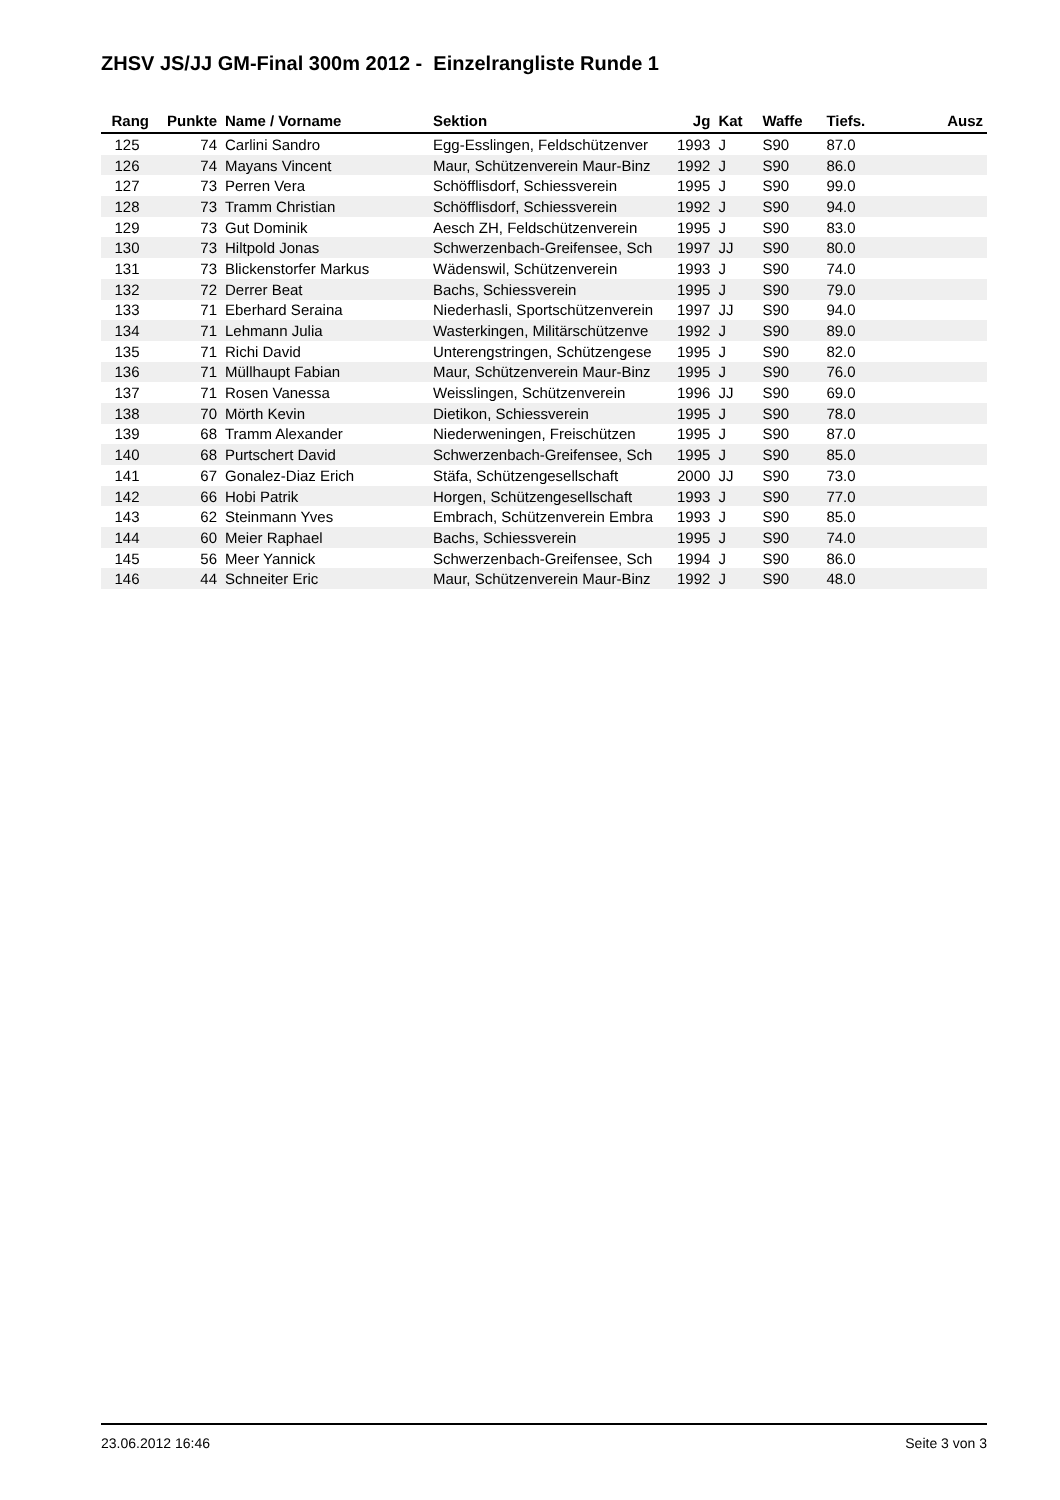ZHSV JS/JJ GM-Final 300m 2012 - Einzelrangliste Runde 1
| Rang | Punkte | Name / Vorname | Sektion | Jg | Kat | Waffe | Tiefs. | Ausz |
| --- | --- | --- | --- | --- | --- | --- | --- | --- |
| 125 | 74 | Carlini Sandro | Egg-Esslingen, Feldschützenver | 1993 | J | S90 | 87.0 | |
| 126 | 74 | Mayans Vincent | Maur, Schützenverein Maur-Binz | 1992 | J | S90 | 86.0 | |
| 127 | 73 | Perren Vera | Schöfflisdorf, Schiessverein | 1995 | J | S90 | 99.0 | |
| 128 | 73 | Tramm Christian | Schöfflisdorf, Schiessverein | 1992 | J | S90 | 94.0 | |
| 129 | 73 | Gut Dominik | Aesch ZH, Feldschützenverein | 1995 | J | S90 | 83.0 | |
| 130 | 73 | Hiltpold Jonas | Schwerzenbach-Greifensee, Sch | 1997 | JJ | S90 | 80.0 | |
| 131 | 73 | Blickenstorfer Markus | Wädenswil, Schützenverein | 1993 | J | S90 | 74.0 | |
| 132 | 72 | Derrer Beat | Bachs, Schiessverein | 1995 | J | S90 | 79.0 | |
| 133 | 71 | Eberhard Seraina | Niederhasli, Sportschützenverein | 1997 | JJ | S90 | 94.0 | |
| 134 | 71 | Lehmann Julia | Wasterkingen, Militärschützenve | 1992 | J | S90 | 89.0 | |
| 135 | 71 | Richi David | Unterengstringen, Schützengese | 1995 | J | S90 | 82.0 | |
| 136 | 71 | Müllhaupt Fabian | Maur, Schützenverein Maur-Binz | 1995 | J | S90 | 76.0 | |
| 137 | 71 | Rosen Vanessa | Weisslingen, Schützenverein | 1996 | JJ | S90 | 69.0 | |
| 138 | 70 | Mörth Kevin | Dietikon, Schiessverein | 1995 | J | S90 | 78.0 | |
| 139 | 68 | Tramm Alexander | Niederweningen, Freischützen | 1995 | J | S90 | 87.0 | |
| 140 | 68 | Purtschert David | Schwerzenbach-Greifensee, Sch | 1995 | J | S90 | 85.0 | |
| 141 | 67 | Gonalez-Diaz Erich | Stäfa, Schützengesellschaft | 2000 | JJ | S90 | 73.0 | |
| 142 | 66 | Hobi Patrik | Horgen, Schützengesellschaft | 1993 | J | S90 | 77.0 | |
| 143 | 62 | Steinmann Yves | Embrach, Schützenverein Embra | 1993 | J | S90 | 85.0 | |
| 144 | 60 | Meier Raphael | Bachs, Schiessverein | 1995 | J | S90 | 74.0 | |
| 145 | 56 | Meer Yannick | Schwerzenbach-Greifensee, Sch | 1994 | J | S90 | 86.0 | |
| 146 | 44 | Schneiter Eric | Maur, Schützenverein Maur-Binz | 1992 | J | S90 | 48.0 | |
23.06.2012 16:46 Seite 3 von 3